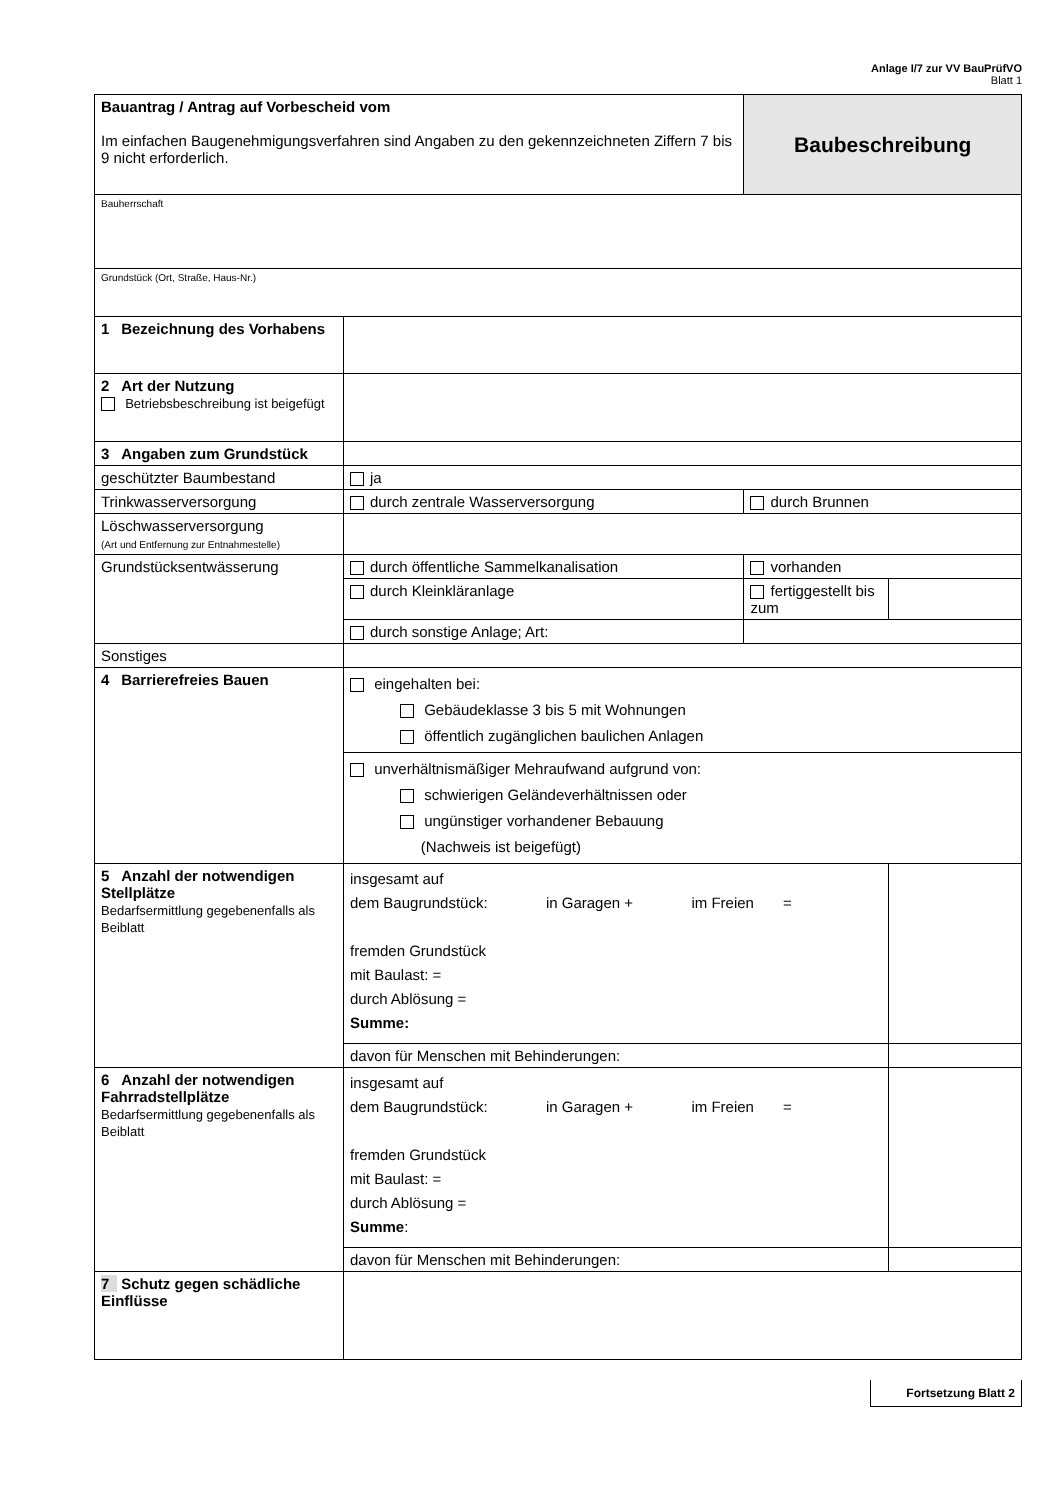Anlage I/7 zur VV BauPrüfVO
Blatt 1
| Bauantrag / Antrag auf Vorbescheid vom Im einfachen Baugenehmigungsverfahren sind Angaben zu den gekennzeichneten Ziffern 7 bis 9 nicht erforderlich. | | Baubeschreibung | |
| Bauherrschaft | | | |
| Grundstück (Ort, Straße, Haus-Nr.) | | | |
| 1 Bezeichnung des Vorhabens | | | |
| 2 Art der Nutzung Betriebsbeschreibung ist beigefügt | | | |
| 3 Angaben zum Grundstück | | | |
| geschützter Baumbestand | ja | | |
| Trinkwasserversorgung | durch zentrale Wasserversorgung | durch Brunnen | |
| Löschwasserversorgung (Art und Entfernung zur Entnahmestelle) | | | |
| Grundstücksentwässerung | durch öffentliche Sammelkanalisation | vorhanden | |
| | durch Kleinkläranlage | fertiggestellt bis zum | |
| | durch sonstige Anlage; Art: | | |
| Sonstiges | | | |
| 4 Barrierefreies Bauen | eingehalten bei: Gebäudeklasse 3 bis 5 mit Wohnungen öffentlich zugänglichen baulichen Anlagen | | |
| | unverhältnismäßiger Mehraufwand aufgrund von: schwierigen Geländeverhältnissen oder ungünstiger vorhandener Bebauung (Nachweis ist beigefügt) | | |
| 5 Anzahl der notwendigen Stellplätze Bedarfsermittlung gegebenenfalls als Beiblatt | insgesamt auf dem Baugrundstück: in Garagen + im Freien = fremden Grundstück mit Baulast: = durch Ablösung = Summe: | | |
| | davon für Menschen mit Behinderungen: | | |
| 6 Anzahl der notwendigen Fahrradstellplätze Bedarfsermittlung gegebenenfalls als Beiblatt | insgesamt auf dem Baugrundstück: in Garagen + im Freien = fremden Grundstück mit Baulast: = durch Ablösung = Summe : | | |
| | davon für Menschen mit Behinderungen: | | |
| 7 Schutz gegen schädliche Einflüsse | | | |
Fortsetzung Blatt 2